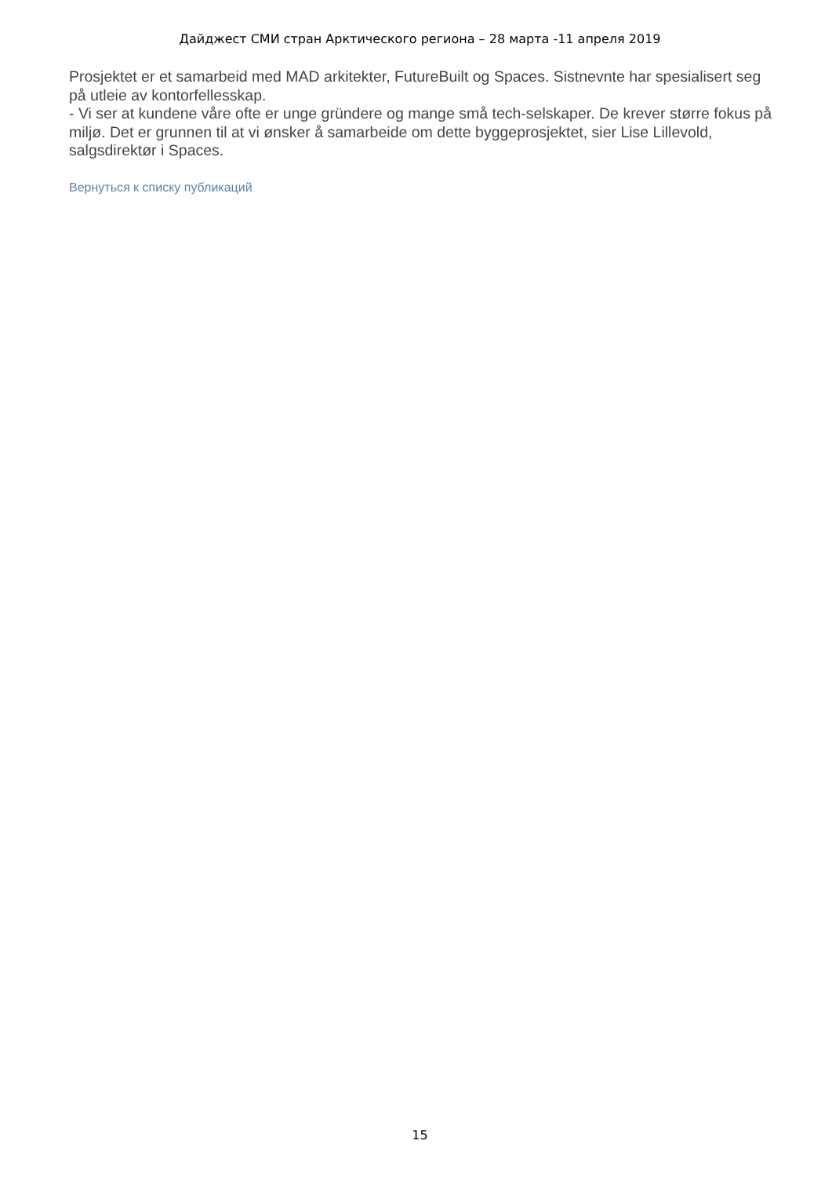Дайджест СМИ стран Арктического региона – 28 марта -11 апреля 2019
Prosjektet er et samarbeid med MAD arkitekter, FutureBuilt og Spaces. Sistnevnte har spesialisert seg på utleie av kontorfellesskap.
- Vi ser at kundene våre ofte er unge gründere og mange små tech-selskaper. De krever større fokus på miljø. Det er grunnen til at vi ønsker å samarbeide om dette byggeprosjektet, sier Lise Lillevold, salgsdirektør i Spaces.
Вернуться к списку публикаций
15